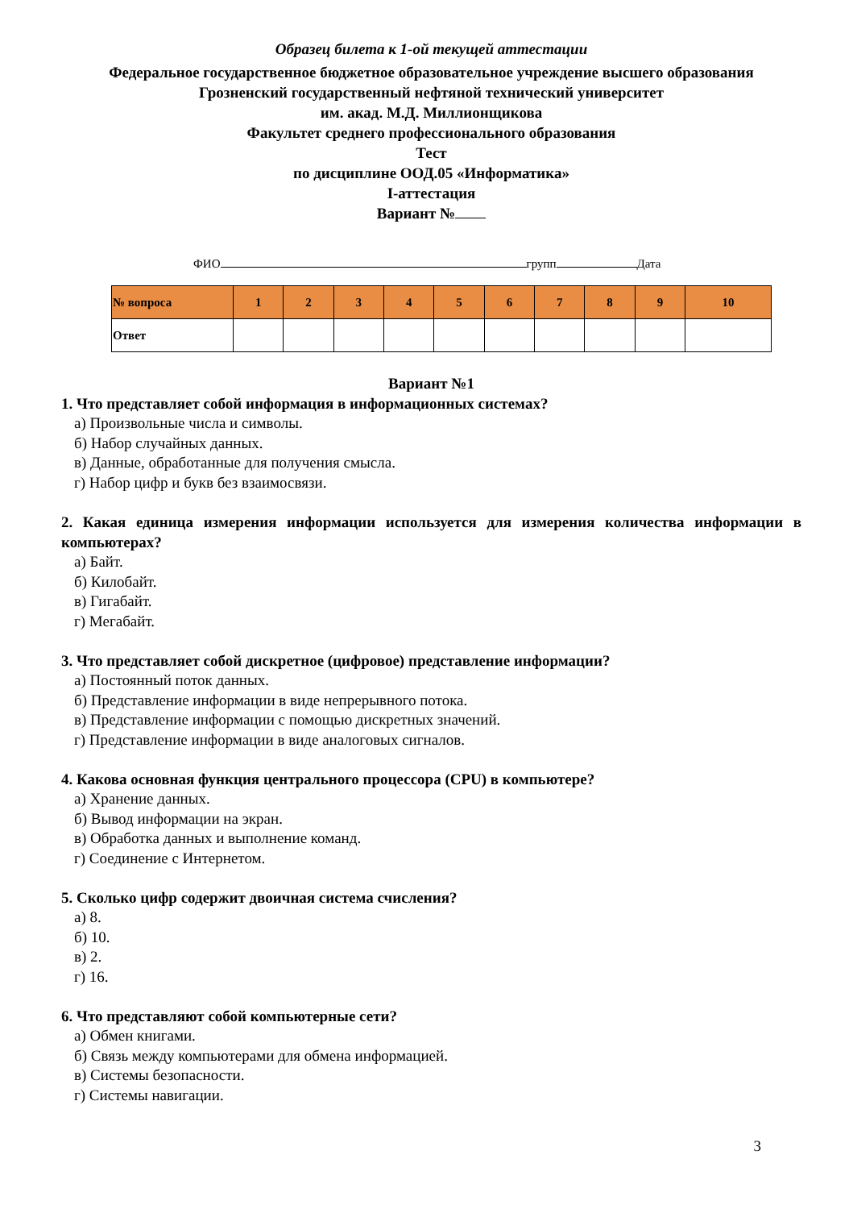Образец билета к 1-ой текущей аттестации
Федеральное государственное бюджетное образовательное учреждение высшего образования
Грозненский государственный нефтяной технический университет
им. акад. М.Д. Миллионщикова
Факультет среднего профессионального образования
Тест
по дисциплине ООД.05 «Информатика»
I-аттестация
Вариант №
ФИО групп Дата
| № вопроса | 1 | 2 | 3 | 4 | 5 | 6 | 7 | 8 | 9 | 10 |
| --- | --- | --- | --- | --- | --- | --- | --- | --- | --- | --- |
| Ответ | | | | | | | | | | |
Вариант №1
1. Что представляет собой информация в информационных системах?
а) Произвольные числа и символы.
б) Набор случайных данных.
в) Данные, обработанные для получения смысла.
г) Набор цифр и букв без взаимосвязи.
2. Какая единица измерения информации используется для измерения количества информации в компьютерах?
а) Байт.
б) Килобайт.
в) Гигабайт.
г) Мегабайт.
3. Что представляет собой дискретное (цифровое) представление информации?
а) Постоянный поток данных.
б) Представление информации в виде непрерывного потока.
в) Представление информации с помощью дискретных значений.
г) Представление информации в виде аналоговых сигналов.
4. Какова основная функция центрального процессора (CPU) в компьютере?
а) Хранение данных.
б) Вывод информации на экран.
в) Обработка данных и выполнение команд.
г) Соединение с Интернетом.
5. Сколько цифр содержит двоичная система счисления?
а) 8.
б) 10.
в) 2.
г) 16.
6. Что представляют собой компьютерные сети?
а) Обмен книгами.
б) Связь между компьютерами для обмена информацией.
в) Системы безопасности.
г) Системы навигации.
3